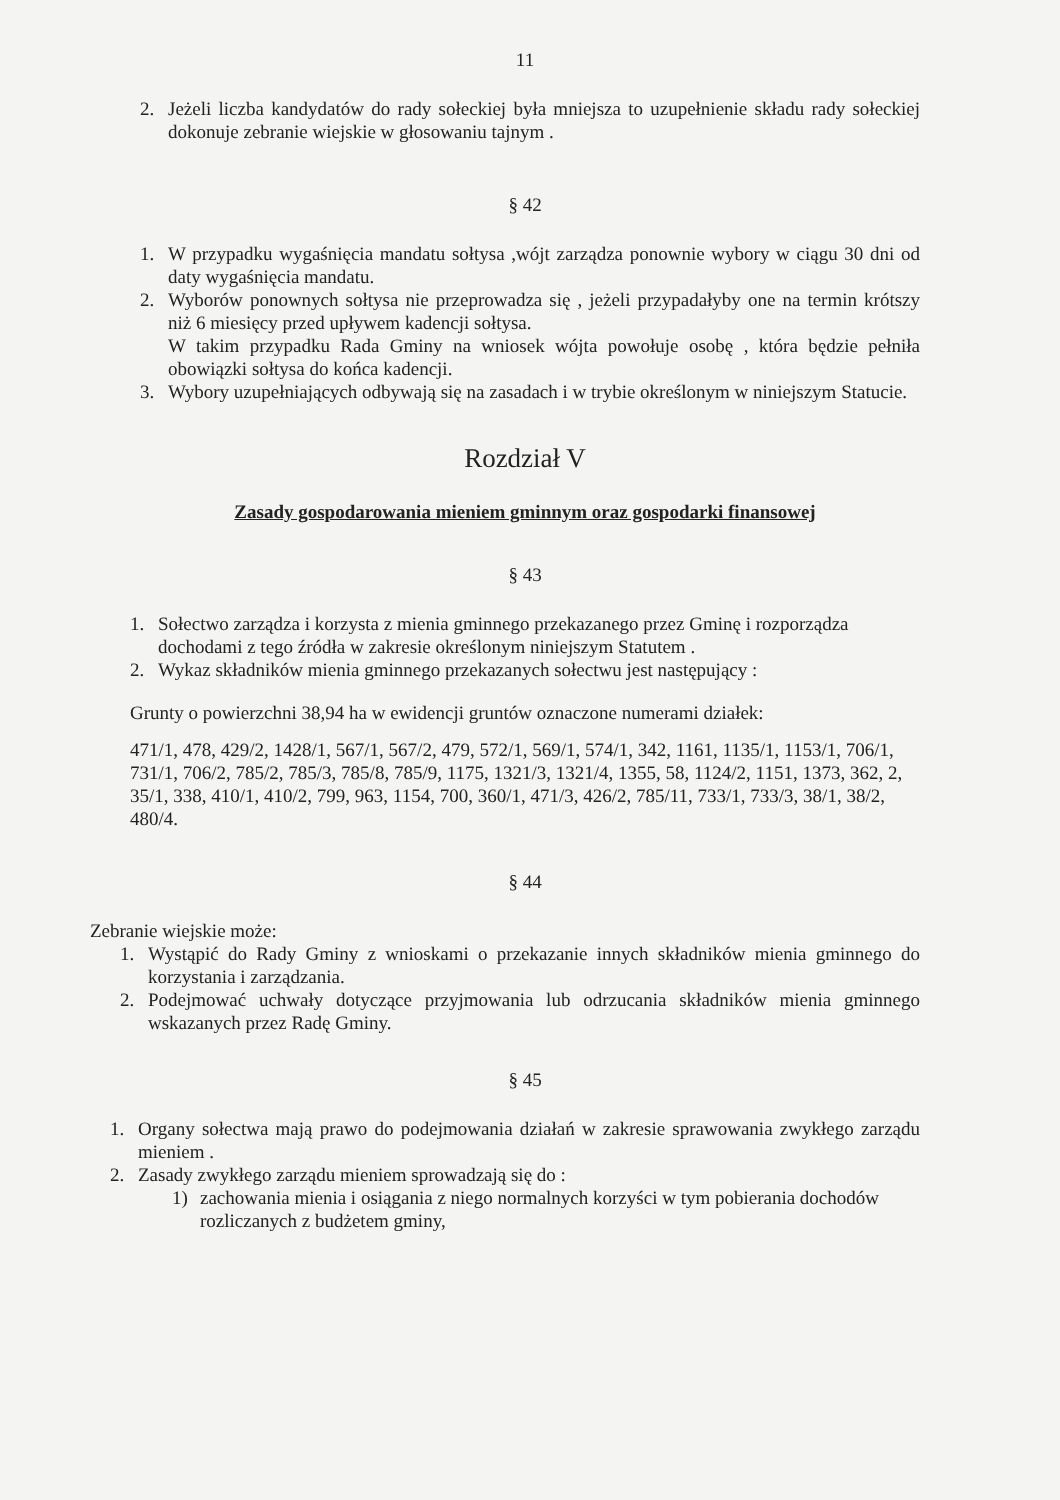11
2. Jeżeli liczba kandydatów do rady sołeckiej była mniejsza to uzupełnienie składu rady sołeckiej dokonuje zebranie wiejskie w głosowaniu tajnym .
§ 42
1. W przypadku wygaśnięcia mandatu sołtysa ,wójt zarządza ponownie wybory w ciągu 30 dni od daty wygaśnięcia mandatu.
2. Wyborów ponownych sołtysa nie przeprowadza się , jeżeli przypadałyby one na termin krótszy niż 6 miesięcy przed upływem kadencji sołtysa.
W takim przypadku Rada Gminy na wniosek wójta powołuje osobę , która będzie pełniła obowiązki sołtysa do końca kadencji.
3. Wybory uzupełniających odbywają się na zasadach i w trybie określonym w niniejszym Statucie.
Rozdział V
Zasady gospodarowania mieniem gminnym oraz gospodarki finansowej
§ 43
1. Sołectwo zarządza i korzysta z mienia gminnego przekazanego przez Gminę i rozporządza dochodami z tego źródła w zakresie określonym niniejszym Statutem .
2. Wykaz składników mienia gminnego przekazanych sołectwu jest następujący :
Grunty o powierzchni 38,94 ha w ewidencji gruntów oznaczone numerami działek:
471/1, 478, 429/2, 1428/1, 567/1, 567/2, 479, 572/1, 569/1, 574/1, 342, 1161, 1135/1, 1153/1, 706/1, 731/1, 706/2, 785/2, 785/3, 785/8, 785/9, 1175, 1321/3, 1321/4, 1355, 58, 1124/2, 1151, 1373, 362, 2, 35/1, 338, 410/1, 410/2, 799, 963, 1154, 700, 360/1, 471/3, 426/2, 785/11, 733/1, 733/3, 38/1, 38/2, 480/4.
§ 44
Zebranie wiejskie może:
1. Wystąpić do Rady Gminy z wnioskami o przekazanie innych składników mienia gminnego do korzystania i zarządzania.
2. Podejmować uchwały dotyczące przyjmowania lub odrzucania składników mienia gminnego wskazanych przez Radę Gminy.
§ 45
1. Organy sołectwa mają prawo do podejmowania działań w zakresie sprawowania zwykłego zarządu mieniem .
2. Zasady zwykłego zarządu mieniem sprowadzają się do :
1) zachowania mienia i osiągania z niego normalnych korzyści w tym pobierania dochodów rozliczanych z budżetem gminy,